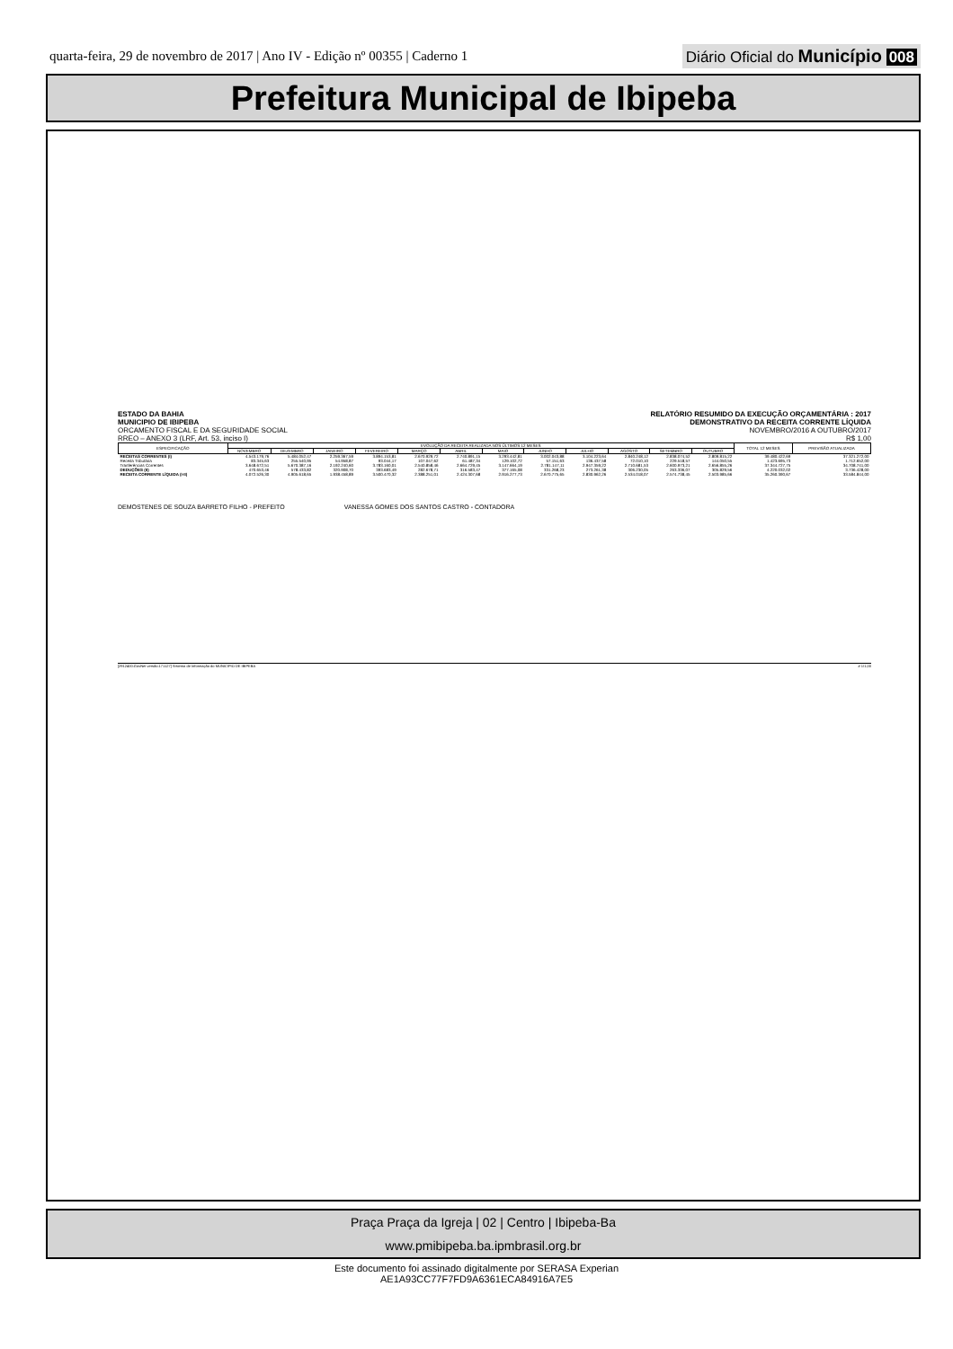quarta-feira, 29 de novembro de 2017 | Ano IV - Edição nº 00355 | Caderno 1
Diário Oficial do Município 008
Prefeitura Municipal de Ibipeba
ESTADO DA BAHIA
MUNICIPIO DE IBIPEBA
ORCAMENTO FISCAL E DA SEGURIDADE SOCIAL
RREO – ANEXO 3 (LRF, Art. 53, inciso I)
RELATÓRIO RESUMIDO DA EXECUÇÃO ORÇAMENTÁRIA : 2017
DEMONSTRATIVO DA RECEITA CORRENTE LÍQUIDA
NOVEMBRO/2016 A OUTUBRO/2017
R$ 1,00
| ESPECIFICAÇÃO | EVOLUÇÃO DA RECEITA REALIZADA NOS ÚLTIMOS 12 MESES | | | | | | | | | | | | TOTAL 12 MESES | PREVISÃO ATUALIZADA |
| --- | --- | --- | --- | --- | --- | --- | --- | --- | --- | --- | --- | --- | --- | --- |
| | NOVEMBRO | DEZEMBRO | JANEIRO | FEVEREIRO | MARÇO | ABRIL | MAIO | JUNHO | JULHO | AGOSTO | SETEMBRO | OUTUBRO | | |
| RECEITAS CORRENTES (I) | 4.543.179,76 | 5.484.052,47 | 2.259.367,59 | 3.894.153,81 | 2.670.929,72 | 2.740.891,15 | 3.293.442,81 | 3.002.043,88 | 3.104.223,64 | 2.840.248,12 | 2.838.074,52 | 2.809.815,22 | 39.480.422,69 | 37.321.272,00 |
| Receita Tributária | 83.345,63 | 255.540,95 | 54.958,87 | 93.044,17 | 107.047,62 | 61.487,34 | 129.102,72 | 57.151,63 | 136.437,58 | 72.010,10 | 229.518,57 | 144.050,55 | 1.423.695,73 | 1.712.652,00 |
| Tranferências Correntes | 3.648.672,51 | 5.670.387,16 | 2.192.240,60 | 3.783.160,01 | 2.540.858,46 | 2.664.729,45 | 3.147.664,19 | 2.781.147,11 | 2.947.359,22 | 2.710.681,53 | 2.600.973,21 | 2.656.855,26 | 37.344.727,75 | 34.708.741,00 |
| DEDUÇÕES (II) | 470.653,46 | 578.433,82 | 320.908,70 | 393.683,49 | 282.678,71 | 316.583,47 | 377.165,08 | 331.268,23 | 273.261,38 | 306.230,05 | 263.336,07 | 305.829,56 | 4.220.032,02 | 3.736.428,00 |
| RECEITA CORRENTE LÍQUIDA (I-II) | 4.072.526,30 | 4.905.618,65 | 1.938.458,89 | 3.500.470,32 | 2.388.251,01 | 2.424.307,68 | 2.916.277,73 | 2.670.775,65 | 2.830.962,26 | 2.534.018,07 | 2.574.738,45 | 2.503.985,66 | 35.260.390,67 | 33.584.844,00 |
DEMOSTENES DE SOUZA BARRETO FILHO - PREFEITO VANESSA GOMES DOS SANTOS CASTRO - CONTADORA
[2912400:GovNet versão:171127] Sistema de Informação do MUNICIPIO DE IBIPEBA # 1/1,00
Praça Praça da Igreja | 02 | Centro | Ibipeba-Ba
www.pmibipeba.ba.ipmbrasil.org.br
Este documento foi assinado digitalmente por SERASA Experian
AE1A93CC77F7FD9A6361ECA84916A7E5